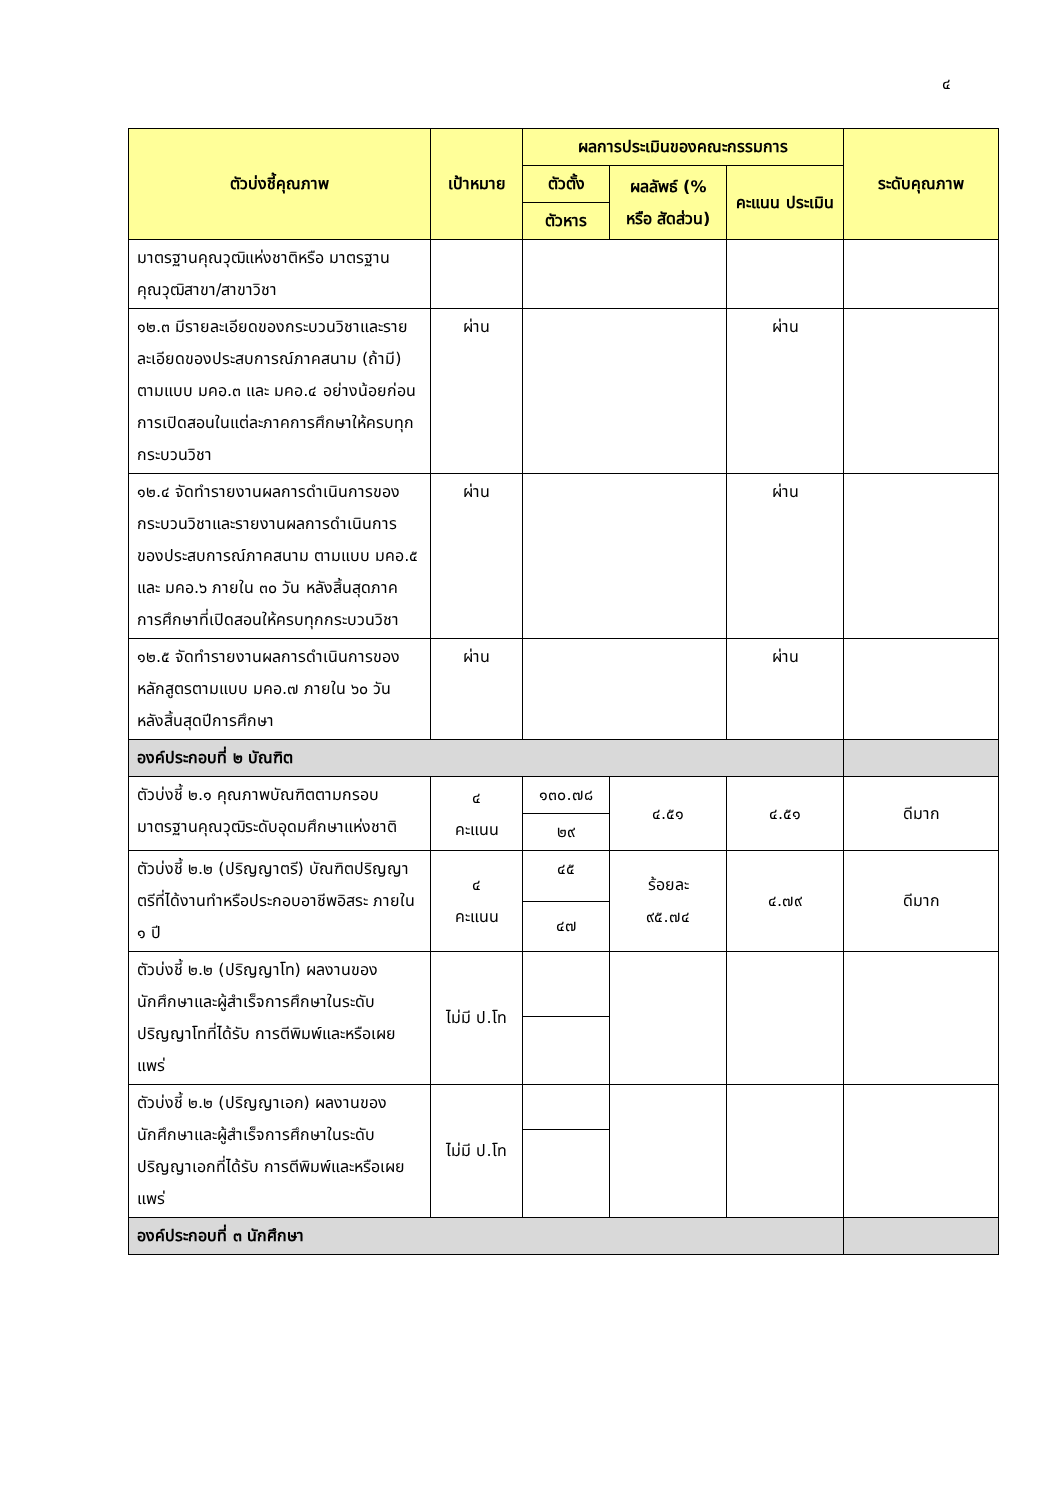๔
| ตัวบ่งชี้คุณภาพ | เป้าหมาย | ผลการประเมินของคณะกรรมการ | | | ระดับคุณภาพ |
| --- | --- | --- | --- | --- | --- |
| | | ตัวตั้ง | ผลลัพธ์ (% หรือ สัดส่วน) | คะแนน ประเมิน | |
| | | ตัวหาร | | | |
| มาตรฐานคุณวุฒิแห่งชาติหรือ มาตรฐานคุณวุฒิสาขา/สาขาวิชา | | | | | |
| ๑๒.๓ มีรายละเอียดของกระบวนวิชาและรายละเอียดของประสบการณ์ภาคสนาม (ถ้ามี) ตามแบบ มคอ.๓ และ มคอ.๔ อย่างน้อยก่อนการเปิดสอนในแต่ละภาคการศึกษาให้ครบทุกกระบวนวิชา | ผ่าน | | | ผ่าน | |
| ๑๒.๔ จัดทำรายงานผลการดำเนินการของกระบวนวิชาและรายงานผลการดำเนินการของประสบการณ์ภาคสนาม ตามแบบ มคอ.๕ และ มคอ.๖ ภายใน ๓๐ วัน หลังสิ้นสุดภาคการศึกษาที่เปิดสอนให้ครบทุกกระบวนวิชา | ผ่าน | | | ผ่าน | |
| ๑๒.๕ จัดทำรายงานผลการดำเนินการของหลักสูตรตามแบบ มคอ.๗ ภายใน ๖๐ วัน หลังสิ้นสุดปีการศึกษา | ผ่าน | | | ผ่าน | |
| องค์ประกอบที่ ๒ บัณฑิต | | | | | |
| ตัวบ่งชี้ ๒.๑ คุณภาพบัณฑิตตามกรอบมาตรฐานคุณวุฒิระดับอุดมศึกษาแห่งชาติ | ๔ คะแนน | ๑๓๐.๗๘ | ๔.๕๑ | ๔.๕๑ | ดีมาก |
| | | ๒๙ | | | |
| ตัวบ่งชี้ ๒.๒ (ปริญญาตรี) บัณฑิตปริญญาตรีที่ได้งานทำหรือประกอบอาชีพอิสระ ภายใน ๑ ปี | ๔ คะแนน | ๔๕ | ร้อยละ ๙๕.๗๔ | ๔.๗๙ | ดีมาก |
| | | ๔๗ | | | |
| ตัวบ่งชี้ ๒.๒ (ปริญญาโท) ผลงานของนักศึกษาและผู้สำเร็จการศึกษาในระดับปริญญาโทที่ได้รับ การตีพิมพ์และหรือเผยแพร่ | ไม่มี ป.โท | | | | |
| ตัวบ่งชี้ ๒.๒ (ปริญญาเอก) ผลงานของนักศึกษาและผู้สำเร็จการศึกษาในระดับปริญญาเอกที่ได้รับ การตีพิมพ์และหรือเผยแพร่ | ไม่มี ป.โท | | | | |
| องค์ประกอบที่ ๓ นักศึกษา | | | | | |